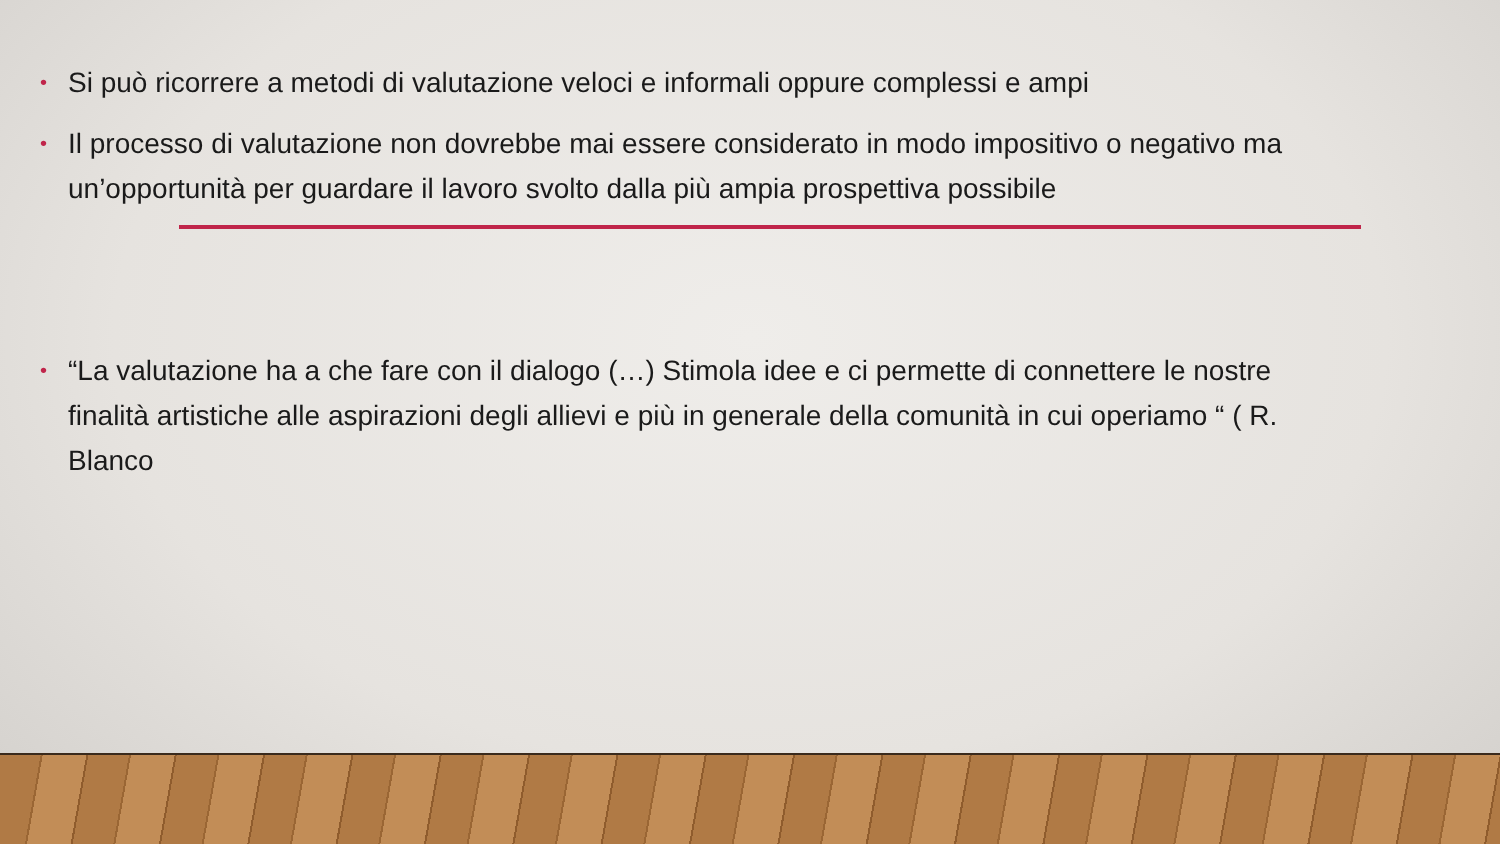• Si può ricorrere a metodi di valutazione veloci e informali oppure complessi e ampi
• Il processo di valutazione non dovrebbe mai essere considerato in modo impositivo o negativo ma un’opportunità per guardare il lavoro svolto dalla più ampia prospettiva possibile
• “La valutazione ha a che fare con il dialogo (…) Stimola idee e ci permette di connettere le nostre finalità artistiche alle aspirazioni degli allievi e più in generale della comunità in cui operiamo “ ( R. Blanco